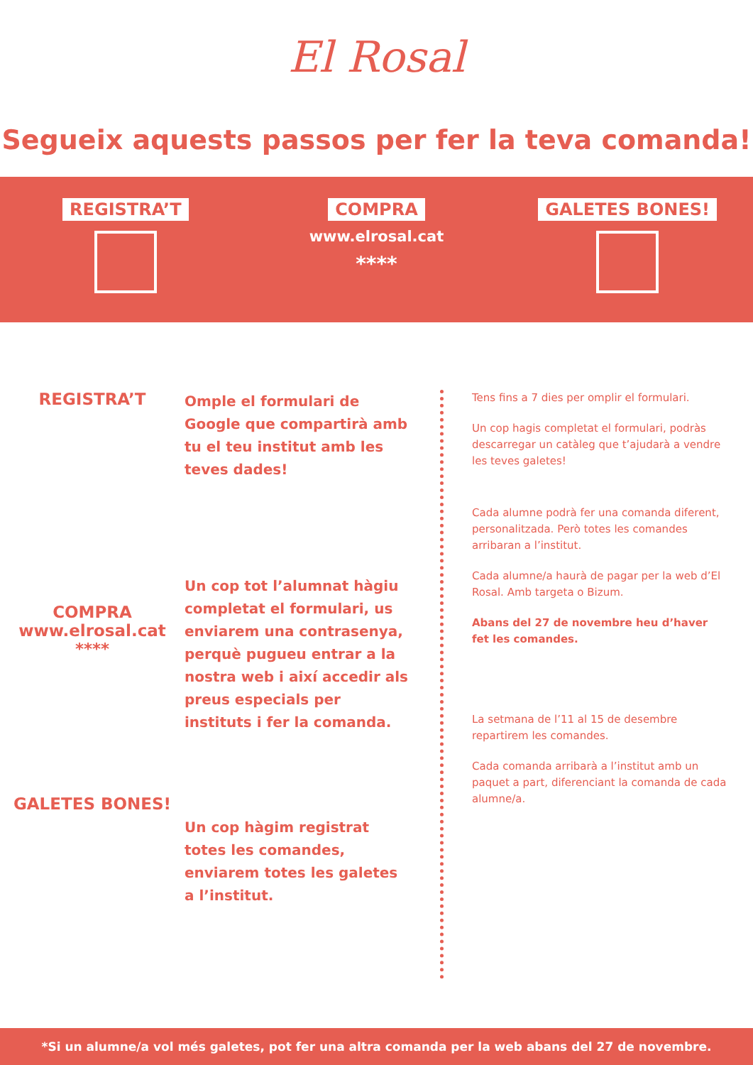El Rosal
Segueix aquests passos per fer la teva comanda!
REGISTRA’T
COMPRA
www.elrosal.cat
****
GALETES BONES!
REGISTRA’T
Omple el formulari de Google que compartirà amb tu el teu institut amb les teves dades!
COMPRA
www.elrosal.cat
****
Un cop tot l’alumnat hàgiu completat el formulari, us enviarem una contrasenya, perquè pugueu entrar a la nostra web i així accedir als preus especials per instituts i fer la comanda.
GALETES BONES!
Un cop hàgim registrat totes les comandes, enviarem totes les galetes a l’institut.
Tens fins a 7 dies per omplir el formulari.
Un cop hagis completat el formulari, podràs descarregar un catàleg que t’ajudarà a vendre les teves galetes!
Cada alumne podrà fer una comanda diferent, personalitzada. Però totes les comandes arribaran a l’institut.
Cada alumne/a haurà de pagar per la web d’El Rosal. Amb targeta o Bizum.
Abans del 27 de novembre heu d’haver fet les comandes.
La setmana de l’11 al 15 de desembre repartirem les comandes.
Cada comanda arribarà a l’institut amb un paquet a part, diferenciant la comanda de cada alumne/a.
*Si un alumne/a vol més galetes, pot fer una altra comanda per la web abans del 27 de novembre.